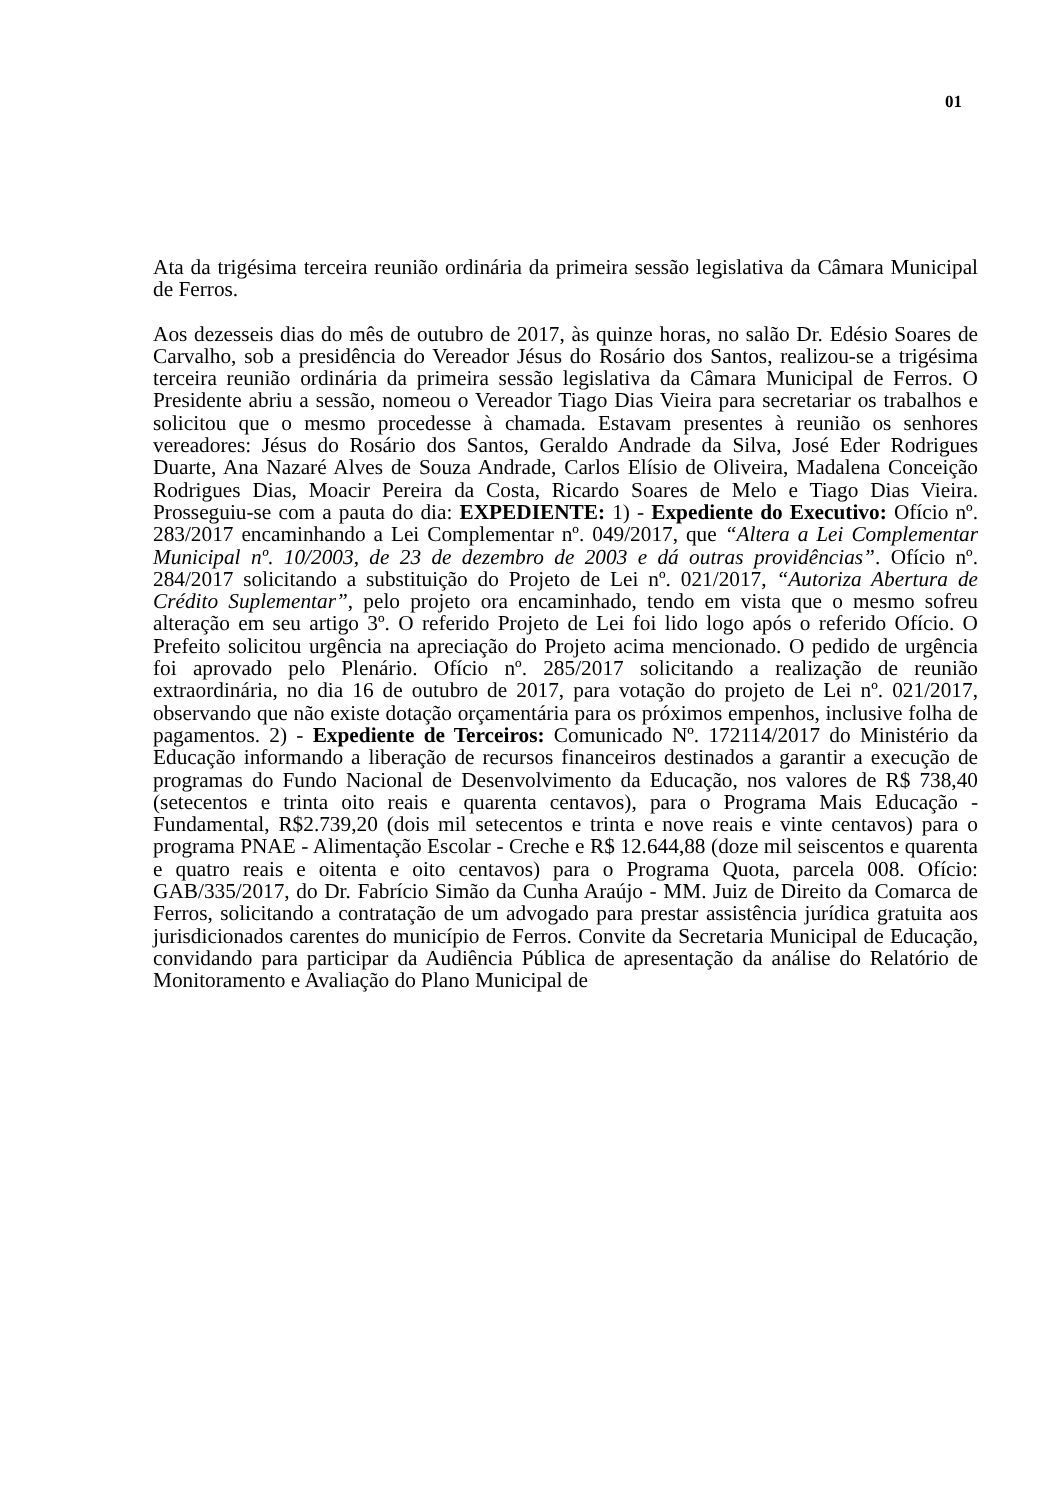01
Ata da trigésima terceira reunião ordinária da primeira sessão legislativa da Câmara Municipal de Ferros.
Aos dezesseis dias do mês de outubro de 2017, às quinze horas, no salão Dr. Edésio Soares de Carvalho, sob a presidência do Vereador Jésus do Rosário dos Santos, realizou-se a trigésima terceira reunião ordinária da primeira sessão legislativa da Câmara Municipal de Ferros. O Presidente abriu a sessão, nomeou o Vereador Tiago Dias Vieira para secretariar os trabalhos e solicitou que o mesmo procedesse à chamada. Estavam presentes à reunião os senhores vereadores: Jésus do Rosário dos Santos, Geraldo Andrade da Silva, José Eder Rodrigues Duarte, Ana Nazaré Alves de Souza Andrade, Carlos Elísio de Oliveira, Madalena Conceição Rodrigues Dias, Moacir Pereira da Costa, Ricardo Soares de Melo e Tiago Dias Vieira. Prosseguiu-se com a pauta do dia: EXPEDIENTE: 1) - Expediente do Executivo: Ofício nº. 283/2017 encaminhando a Lei Complementar nº. 049/2017, que “Altera a Lei Complementar Municipal nº. 10/2003, de 23 de dezembro de 2003 e dá outras providências”. Ofício nº. 284/2017 solicitando a substituição do Projeto de Lei nº. 021/2017, “Autoriza Abertura de Crédito Suplementar”, pelo projeto ora encaminhado, tendo em vista que o mesmo sofreu alteração em seu artigo 3º. O referido Projeto de Lei foi lido logo após o referido Ofício. O Prefeito solicitou urgência na apreciação do Projeto acima mencionado. O pedido de urgência foi aprovado pelo Plenário. Ofício nº. 285/2017 solicitando a realização de reunião extraordinária, no dia 16 de outubro de 2017, para votação do projeto de Lei nº. 021/2017, observando que não existe dotação orçamentária para os próximos empenhos, inclusive folha de pagamentos. 2) - Expediente de Terceiros: Comunicado Nº. 172114/2017 do Ministério da Educação informando a liberação de recursos financeiros destinados a garantir a execução de programas do Fundo Nacional de Desenvolvimento da Educação, nos valores de R$ 738,40 (setecentos e trinta oito reais e quarenta centavos), para o Programa Mais Educação - Fundamental, R$2.739,20 (dois mil setecentos e trinta e nove reais e vinte centavos) para o programa PNAE - Alimentação Escolar - Creche e R$ 12.644,88 (doze mil seiscentos e quarenta e quatro reais e oitenta e oito centavos) para o Programa Quota, parcela 008. Ofício: GAB/335/2017, do Dr. Fabrício Simão da Cunha Araújo - MM. Juiz de Direito da Comarca de Ferros, solicitando a contratação de um advogado para prestar assistência jurídica gratuita aos jurisdicionados carentes do município de Ferros. Convite da Secretaria Municipal de Educação, convidando para participar da Audiência Pública de apresentação da análise do Relatório de Monitoramento e Avaliação do Plano Municipal de